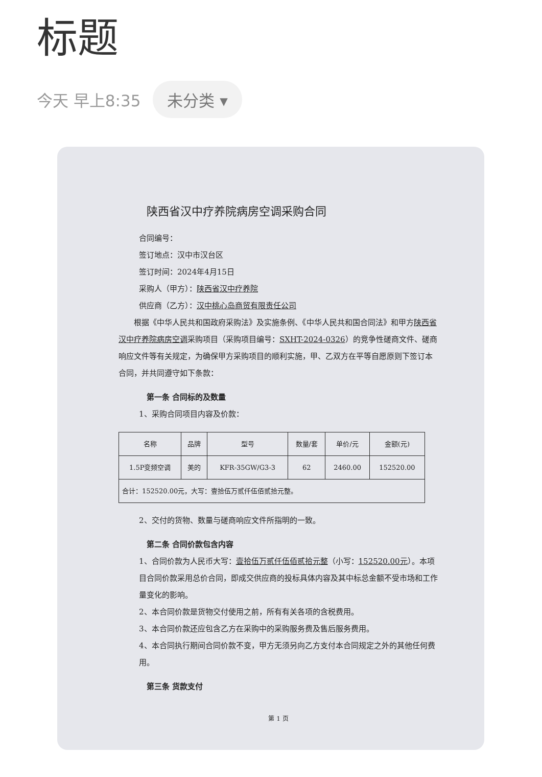标题
今天 早上8:35 未分类 ▾
陕西省汉中疗养院病房空调采购合同
合同编号：
签订地点：汉中市汉台区
签订时间：2024年4月15日
采购人（甲方）：陕西省汉中疗养院
供应商（乙方）：汉中桃心岛商贸有限责任公司
　　根据《中华人民共和国政府采购法》及实施条例、《中华人民共和国合同法》和甲方陕西省汉中疗养院病房空调采购项目（采购项目编号：SXHT-2024-0326）的竞争性磋商文件、磋商响应文件等有关规定，为确保甲方采购项目的顺利实施，甲、乙双方在平等自愿原则下签订本合同，并共同遵守如下条款：
第一条 合同标的及数量
1、采购合同项目内容及价款：
| 名称 | 品牌 | 型号 | 数量/套 | 单价/元 | 金额(元) |
| --- | --- | --- | --- | --- | --- |
| 1.5P变频空调 | 美的 | KFR-35GW/G3-3 | 62 | 2460.00 | 152520.00 |
| 合计：152520.00元，大写：壹拾伍万贰仟伍佰贰拾元整。 | | | | | |
2、交付的货物、数量与磋商响应文件所指明的一致。
第二条 合同价款包含内容
1、合同价款为人民币大写：壹拾伍万贰仟伍佰贰拾元整（小写：152520.00元）。本项目合同价款采用总价合同，即成交供应商的投标具体内容及其中标总金额不受市场和工作量变化的影响。
2、本合同价款是货物交付使用之前，所有有关各项的含税费用。
3、本合同价款还应包含乙方在采购中的采购服务费及售后服务费用。
4、本合同执行期间合同价款不变，甲方无须另向乙方支付本合同规定之外的其他任何费用。
第三条 货款支付
第 1 页